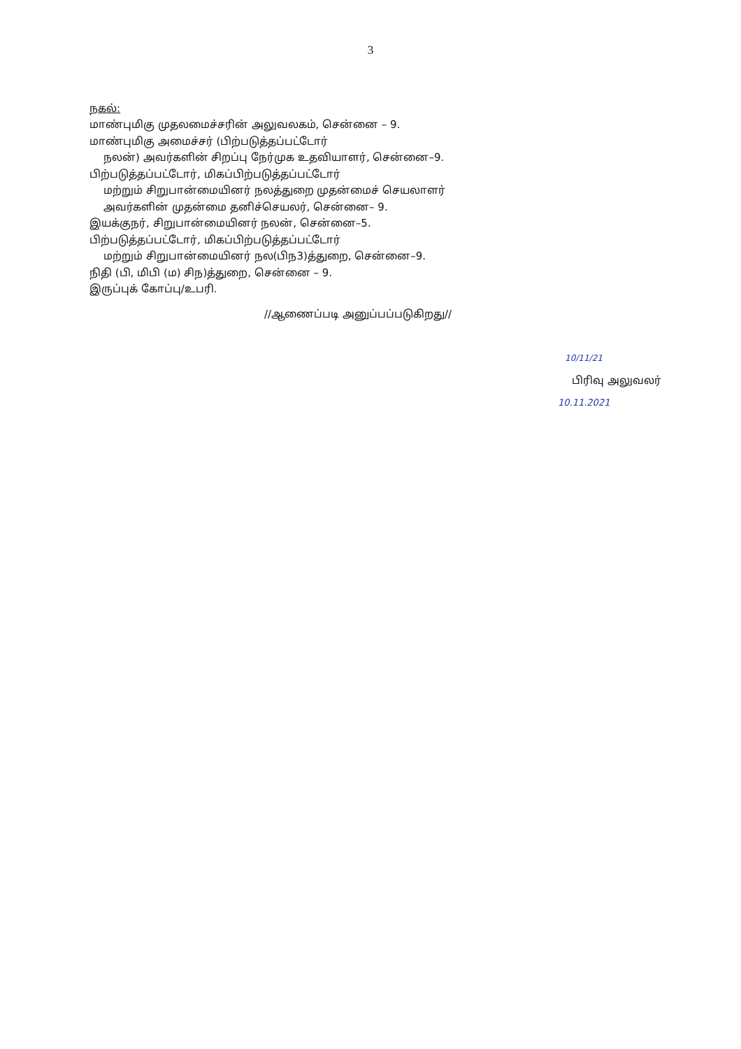3
நகல்:
மாண்புமிகு முதலமைச்சரின் அலுவலகம், சென்னை – 9.
மாண்புமிகு அமைச்சர் (பிற்படுத்தப்பட்டோர்
நலன்) அவர்களின் சிறப்பு நேர்முக உதவியாளர், சென்னை–9.
பிற்படுத்தப்பட்டோர், மிகப்பிற்படுத்தப்பட்டோர்
மற்றும் சிறுபான்மையினர் நலத்துறை முதன்மைச் செயலாளர்
அவர்களின் முதன்மை தனிச்செயலர், சென்னை– 9.
இயக்குநர், சிறுபான்மையினர் நலன், சென்னை–5.
பிற்படுத்தப்பட்டோர், மிகப்பிற்படுத்தப்பட்டோர்
மற்றும் சிறுபான்மையினர் நல(பிந3)த்துறை, சென்னை–9.
நிதி (பி, மிபி (ம) சிந)த்துறை, சென்னை – 9.
இருப்புக் கோப்பு/உபரி.
//ஆணைப்படி அனுப்பப்படுகிறது//
10/11/21
பிரிவு அலுவலர்
10.11.2021